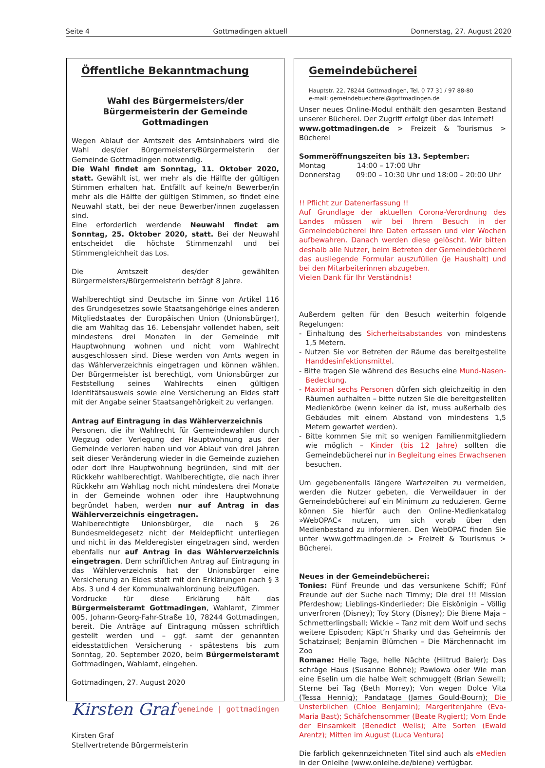Seite 4 Gottmadingen aktuell Donnerstag, 27. August 2020
Öffentliche Bekanntmachung
Wahl des Bürgermeisters/der Bürgermeisterin der Gemeinde Gottmadingen
Wegen Ablauf der Amtszeit des Amtsinhabers wird die Wahl des/der Bürgermeisters/Bürgermeisterin der Gemeinde Gottmadingen notwendig.
Die Wahl findet am Sonntag, 11. Oktober 2020, statt. Gewählt ist, wer mehr als die Hälfte der gültigen Stimmen erhalten hat. Entfällt auf keine/n Bewerber/in mehr als die Hälfte der gültigen Stimmen, so findet eine Neuwahl statt, bei der neue Bewerber/innen zugelassen sind.
Eine erforderlich werdende Neuwahl findet am Sonntag, 25. Oktober 2020, statt. Bei der Neuwahl entscheidet die höchste Stimmenzahl und bei Stimmengleichheit das Los.
Die Amtszeit des/der gewählten Bürgermeisters/Bürgermeisterin beträgt 8 Jahre.
Wahlberechtigt sind Deutsche im Sinne von Artikel 116 des Grundgesetzes sowie Staatsangehörige eines anderen Mitgliedstaates der Europäischen Union (Unionsbürger), die am Wahltag das 16. Lebensjahr vollendet haben, seit mindestens drei Monaten in der Gemeinde mit Hauptwohnung wohnen und nicht vom Wahlrecht ausgeschlossen sind. Diese werden von Amts wegen in das Wählerverzeichnis eingetragen und können wählen. Der Bürgermeister ist berechtigt, vom Unionsbürger zur Feststellung seines Wahlrechts einen gültigen Identitätsausweis sowie eine Versicherung an Eides statt mit der Angabe seiner Staatsangehörigkeit zu verlangen.
Antrag auf Eintragung in das Wählerverzeichnis
Personen, die ihr Wahlrecht für Gemeindewahlen durch Wegzug oder Verlegung der Hauptwohnung aus der Gemeinde verloren haben und vor Ablauf von drei Jahren seit dieser Veränderung wieder in die Gemeinde zuziehen oder dort ihre Hauptwohnung begründen, sind mit der Rückkehr wahlberechtigt. Wahlberechtigte, die nach ihrer Rückkehr am Wahltag noch nicht mindestens drei Monate in der Gemeinde wohnen oder ihre Hauptwohnung begründet haben, werden nur auf Antrag in das Wählerverzeichnis eingetragen.
Wahlberechtigte Unionsbürger, die nach § 26 Bundesmeldegesetz nicht der Meldepflicht unterliegen und nicht in das Melderegister eingetragen sind, werden ebenfalls nur auf Antrag in das Wählerverzeichnis eingetragen. Dem schriftlichen Antrag auf Eintragung in das Wählerverzeichnis hat der Unionsbürger eine Versicherung an Eides statt mit den Erklärungen nach § 3 Abs. 3 und 4 der Kommunalwahlordnung beizufügen.
Vordrucke für diese Erklärung hält das Bürgermeisteramt Gottmadingen, Wahlamt, Zimmer 005, Johann-Georg-Fahr-Straße 10, 78244 Gottmadingen, bereit. Die Anträge auf Eintragung müssen schriftlich gestellt werden und – ggf. samt der genannten eidesstattlichen Versicherung - spätestens bis zum Sonntag, 20. September 2020, beim Bürgermeisteramt Gottmadingen, Wahlamt, eingehen.
Gottmadingen, 27. August 2020
Kirsten Graf gemeinde | gottmadingen
Kirsten Graf
Stellvertretende Bürgermeisterin
Gemeindebücherei
Hauptstr. 22, 78244 Gottmadingen, Tel. 0 77 31 / 97 88-80
e-mail: gemeindebuecherei@gottmadingen.de
Unser neues Online-Modul enthält den gesamten Bestand unserer Bücherei. Der Zugriff erfolgt über das Internet!
www.gottmadingen.de > Freizeit & Tourismus > Bücherei
Sommeröffnungszeiten bis 13. September:
Montag 14:00 – 17:00 Uhr
Donnerstag 09:00 – 10:30 Uhr und 18:00 – 20:00 Uhr
!! Pflicht zur Datenerfassung !!
Auf Grundlage der aktuellen Corona-Verordnung des Landes müssen wir bei Ihrem Besuch in der Gemeindebücherei Ihre Daten erfassen und vier Wochen aufbewahren. Danach werden diese gelöscht. Wir bitten deshalb alle Nutzer, beim Betreten der Gemeindebücherei das ausliegende Formular auszufüllen (je Haushalt) und bei den Mitarbeiterinnen abzugeben.
Vielen Dank für Ihr Verständnis!
Außerdem gelten für den Besuch weiterhin folgende Regelungen:
- Einhaltung des Sicherheitsabstandes von mindestens 1,5 Metern.
- Nutzen Sie vor Betreten der Räume das bereitgestellte Handdesinfektionsmittel.
- Bitte tragen Sie während des Besuchs eine Mund-Nasen-Bedeckung.
- Maximal sechs Personen dürfen sich gleichzeitig in den Räumen aufhalten – bitte nutzen Sie die bereitgestellten Medienkörbe (wenn keiner da ist, muss außerhalb des Gebäudes mit einem Abstand von mindestens 1,5 Metern gewartet werden).
- Bitte kommen Sie mit so wenigen Familienmitgliedern wie möglich – Kinder (bis 12 Jahre) sollten die Gemeindebücherei nur in Begleitung eines Erwachsenen besuchen.
Um gegebenenfalls längere Wartezeiten zu vermeiden, werden die Nutzer gebeten, die Verweildauer in der Gemeindebücherei auf ein Minimum zu reduzieren. Gerne können Sie hierfür auch den Online-Medienkatalog »WebOPAC« nutzen, um sich vorab über den Medienbestand zu informieren. Den WebOPAC finden Sie unter www.gottmadingen.de > Freizeit & Tourismus > Bücherei.
Neues in der Gemeindebücherei:
Tonies: Fünf Freunde und das versunkene Schiff; Fünf Freunde auf der Suche nach Timmy; Die drei !!! Mission Pferdeshow; Lieblings-Kinderlieder; Die Eiskönigin – Völlig unverfroren (Disney); Toy Story (Disney); Die Biene Maja – Schmetterlingsball; Wickie – Tanz mit dem Wolf und sechs weitere Episoden; Käpt’n Sharky und das Geheimnis der Schatzinsel; Benjamin Blümchen – Die Märchennacht im Zoo
Romane: Helle Tage, helle Nächte (Hiltrud Baier); Das schräge Haus (Susanne Bohne); Pawlowa oder Wie man eine Eselin um die halbe Welt schmuggelt (Brian Sewell); Sterne bei Tag (Beth Morrey); Von wegen Dolce Vita (Tessa Hennig); Pandatage (James Gould-Bourn); Die Unsterblichen (Chloe Benjamin); Margeritenjahre (Eva-Maria Bast); Schäfchensommer (Beate Rygiert); Vom Ende der Einsamkeit (Benedict Wells); Alte Sorten (Ewald Arentz); Mitten im August (Luca Ventura)
Die farblich gekennzeichneten Titel sind auch als eMedien in der Onleihe (www.onleihe.de/biene) verfügbar.